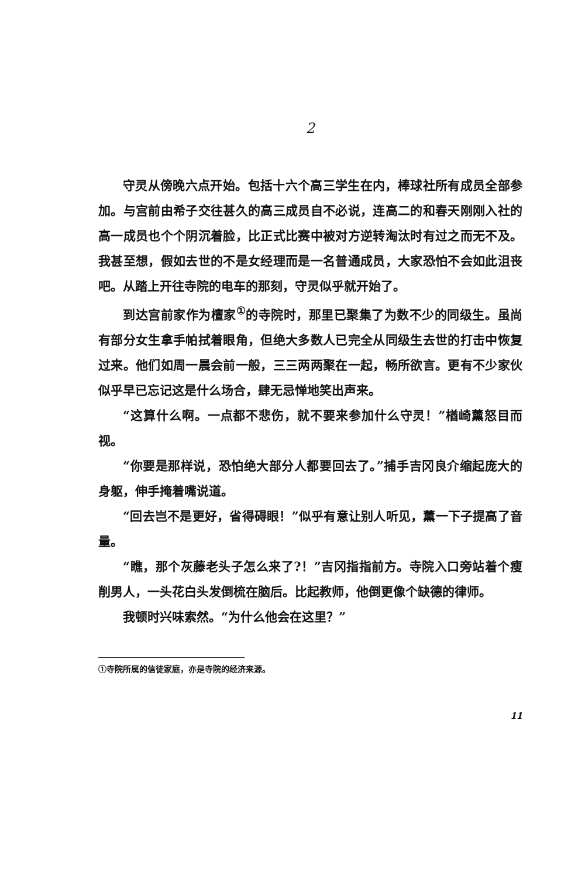2
守灵从傍晚六点开始。包括十六个高三学生在内，棒球社所有成员全部参加。与宫前由希子交往甚久的高三成员自不必说，连高二的和春天刚刚入社的高一成员也个个阴沉着脸，比正式比赛中被对方逆转淘汰时有过之而无不及。我甚至想，假如去世的不是女经理而是一名普通成员，大家恐怕不会如此沮丧吧。从踏上开往寺院的电车的那刻，守灵似乎就开始了。
到达宫前家作为檀家<sup>①</sup>的寺院时，那里已聚集了为数不少的同级生。虽尚有部分女生拿手帕拭着眼角，但绝大多数人已完全从同级生去世的打击中恢复过来。他们如周一晨会前一般，三三两两聚在一起，畅所欲言。更有不少家伙似乎早已忘记这是什么场合，肆无忌惮地笑出声来。
“这算什么啊。一点都不悲伤，就不要来参加什么守灵！”楢崎薰怒目而视。
“你要是那样说，恐怕绝大部分人都要回去了。”捕手吉冈良介缩起庞大的身躯，伸手掩着嘴说道。
“回去岂不是更好，省得碍眼！”似乎有意让别人听见，薰一下子提高了音量。
“瞧，那个灰藤老头子怎么来了?！”吉冈指指前方。寺院入口旁站着个瘦削男人，一头花白头发倒梳在脑后。比起教师，他倒更像个缺德的律师。
我顿时兴味索然。“为什么他会在这里？”
①寺院所属的信徒家庭，亦是寺院的经济来源。
11